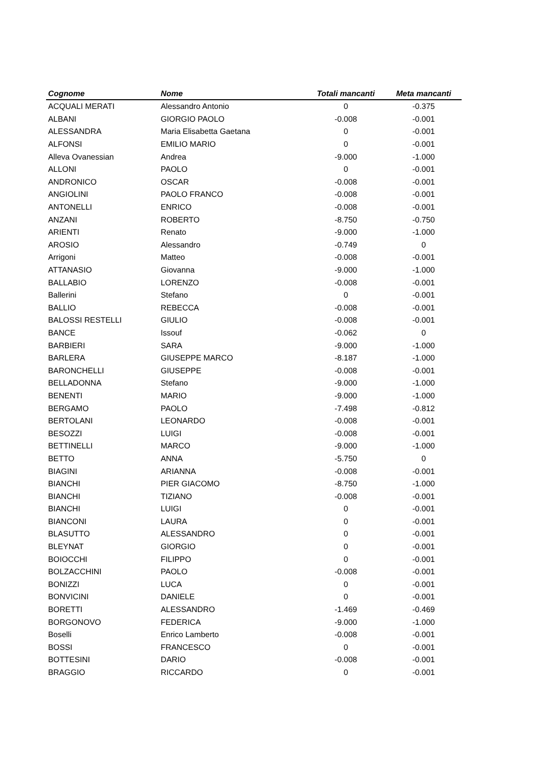| Cognome | Nome | Totali mancanti | Meta mancanti |
| --- | --- | --- | --- |
| ACQUALI MERATI | Alessandro Antonio | 0 | -0.375 |
| ALBANI | GIORGIO PAOLO | -0.008 | -0.001 |
| ALESSANDRA | Maria Elisabetta Gaetana | 0 | -0.001 |
| ALFONSI | EMILIO MARIO | 0 | -0.001 |
| Alleva Ovanessian | Andrea | -9.000 | -1.000 |
| ALLONI | PAOLO | 0 | -0.001 |
| ANDRONICO | OSCAR | -0.008 | -0.001 |
| ANGIOLINI | PAOLO FRANCO | -0.008 | -0.001 |
| ANTONELLI | ENRICO | -0.008 | -0.001 |
| ANZANI | ROBERTO | -8.750 | -0.750 |
| ARIENTI | Renato | -9.000 | -1.000 |
| AROSIO | Alessandro | -0.749 | 0 |
| Arrigoni | Matteo | -0.008 | -0.001 |
| ATTANASIO | Giovanna | -9.000 | -1.000 |
| BALLABIO | LORENZO | -0.008 | -0.001 |
| Ballerini | Stefano | 0 | -0.001 |
| BALLIO | REBECCA | -0.008 | -0.001 |
| BALOSSI RESTELLI | GIULIO | -0.008 | -0.001 |
| BANCE | Issouf | -0.062 | 0 |
| BARBIERI | SARA | -9.000 | -1.000 |
| BARLERA | GIUSEPPE MARCO | -8.187 | -1.000 |
| BARONCHELLI | GIUSEPPE | -0.008 | -0.001 |
| BELLADONNA | Stefano | -9.000 | -1.000 |
| BENENTI | MARIO | -9.000 | -1.000 |
| BERGAMO | PAOLO | -7.498 | -0.812 |
| BERTOLANI | LEONARDO | -0.008 | -0.001 |
| BESOZZI | LUIGI | -0.008 | -0.001 |
| BETTINELLI | MARCO | -9.000 | -1.000 |
| BETTO | ANNA | -5.750 | 0 |
| BIAGINI | ARIANNA | -0.008 | -0.001 |
| BIANCHI | PIER GIACOMO | -8.750 | -1.000 |
| BIANCHI | TIZIANO | -0.008 | -0.001 |
| BIANCHI | LUIGI | 0 | -0.001 |
| BIANCONI | LAURA | 0 | -0.001 |
| BLASUTTO | ALESSANDRO | 0 | -0.001 |
| BLEYNAT | GIORGIO | 0 | -0.001 |
| BOIOCCHI | FILIPPO | 0 | -0.001 |
| BOLZACCHINI | PAOLO | -0.008 | -0.001 |
| BONIZZI | LUCA | 0 | -0.001 |
| BONVICINI | DANIELE | 0 | -0.001 |
| BORETTI | ALESSANDRO | -1.469 | -0.469 |
| BORGONOVO | FEDERICA | -9.000 | -1.000 |
| Boselli | Enrico Lamberto | -0.008 | -0.001 |
| BOSSI | FRANCESCO | 0 | -0.001 |
| BOTTESINI | DARIO | -0.008 | -0.001 |
| BRAGGIO | RICCARDO | 0 | -0.001 |